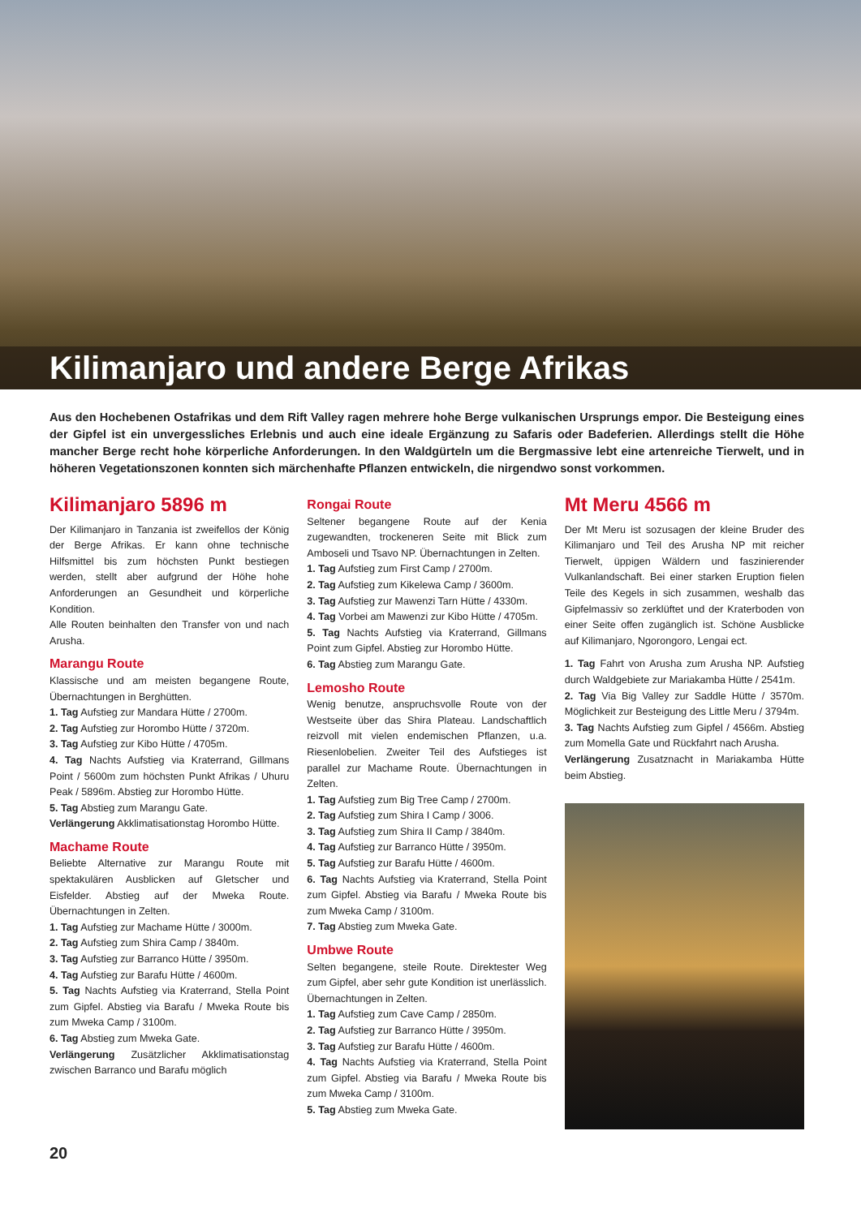Kilimanjaro und andere Berge Afrikas
Aus den Hochebenen Ostafrikas und dem Rift Valley ragen mehrere hohe Berge vulkanischen Ursprungs empor. Die Besteigung eines der Gipfel ist ein unvergessliches Erlebnis und auch eine ideale Ergänzung zu Safaris oder Badeferien. Allerdings stellt die Höhe mancher Berge recht hohe körperliche Anforderungen. In den Waldgürteln um die Bergmassive lebt eine artenreiche Tierwelt, und in höheren Vegetationszonen konnten sich märchenhafte Pflanzen entwickeln, die nirgendwo sonst vorkommen.
Kilimanjaro 5896 m
Der Kilimanjaro in Tanzania ist zweifellos der König der Berge Afrikas. Er kann ohne technische Hilfsmittel bis zum höchsten Punkt bestiegen werden, stellt aber aufgrund der Höhe hohe Anforderungen an Gesundheit und körperliche Kondition.
Alle Routen beinhalten den Transfer von und nach Arusha.
Marangu Route
Klassische und am meisten begangene Route, Übernachtungen in Berghütten.
1. Tag Aufstieg zur Mandara Hütte / 2700m.
2. Tag Aufstieg zur Horombo Hütte / 3720m.
3. Tag Aufstieg zur Kibo Hütte / 4705m.
4. Tag Nachts Aufstieg via Kraterrand, Gillmans Point / 5600m zum höchsten Punkt Afrikas / Uhuru Peak / 5896m. Abstieg zur Horombo Hütte.
5. Tag Abstieg zum Marangu Gate.
Verlängerung Akklimatisationstag Horombo Hütte.
Machame Route
Beliebte Alternative zur Marangu Route mit spektakulären Ausblicken auf Gletscher und Eisfelder. Abstieg auf der Mweka Route. Übernachtungen in Zelten.
1. Tag Aufstieg zur Machame Hütte / 3000m.
2. Tag Aufstieg zum Shira Camp / 3840m.
3. Tag Aufstieg zur Barranco Hütte / 3950m.
4. Tag Aufstieg zur Barafu Hütte / 4600m.
5. Tag Nachts Aufstieg via Kraterrand, Stella Point zum Gipfel. Abstieg via Barafu / Mweka Route bis zum Mweka Camp / 3100m.
6. Tag Abstieg zum Mweka Gate.
Verlängerung Zusätzlicher Akklimatisationstag zwischen Barranco und Barafu möglich
Rongai Route
Seltener begangene Route auf der Kenia zugewandten, trockeneren Seite mit Blick zum Amboseli und Tsavo NP. Übernachtungen in Zelten.
1. Tag Aufstieg zum First Camp / 2700m.
2. Tag Aufstieg zum Kikelewa Camp / 3600m.
3. Tag Aufstieg zur Mawenzi Tarn Hütte / 4330m.
4. Tag Vorbei am Mawenzi zur Kibo Hütte / 4705m.
5. Tag Nachts Aufstieg via Kraterrand, Gillmans Point zum Gipfel. Abstieg zur Horombo Hütte.
6. Tag Abstieg zum Marangu Gate.
Lemosho Route
Wenig benutze, anspruchsvolle Route von der Westseite über das Shira Plateau. Landschaftlich reizvoll mit vielen endemischen Pflanzen, u.a. Riesenlobelien. Zweiter Teil des Aufstieges ist parallel zur Machame Route. Übernachtungen in Zelten.
1. Tag Aufstieg zum Big Tree Camp / 2700m.
2. Tag Aufstieg zum Shira I Camp / 3006.
3. Tag Aufstieg zum Shira II Camp / 3840m.
4. Tag Aufstieg zur Barranco Hütte / 3950m.
5. Tag Aufstieg zur Barafu Hütte / 4600m.
6. Tag Nachts Aufstieg via Kraterrand, Stella Point zum Gipfel. Abstieg via Barafu / Mweka Route bis zum Mweka Camp / 3100m.
7. Tag Abstieg zum Mweka Gate.
Umbwe Route
Selten begangene, steile Route. Direktester Weg zum Gipfel, aber sehr gute Kondition ist unerlässlich. Übernachtungen in Zelten.
1. Tag Aufstieg zum Cave Camp / 2850m.
2. Tag Aufstieg zur Barranco Hütte / 3950m.
3. Tag Aufstieg zur Barafu Hütte / 4600m.
4. Tag Nachts Aufstieg via Kraterrand, Stella Point zum Gipfel. Abstieg via Barafu / Mweka Route bis zum Mweka Camp / 3100m.
5. Tag Abstieg zum Mweka Gate.
Mt Meru 4566 m
Der Mt Meru ist sozusagen der kleine Bruder des Kilimanjaro und Teil des Arusha NP mit reicher Tierwelt, üppigen Wäldern und faszinierender Vulkanlandschaft. Bei einer starken Eruption fielen Teile des Kegels in sich zusammen, weshalb das Gipfelmassiv so zerklüftet und der Kraterboden von einer Seite offen zugänglich ist. Schöne Ausblicke auf Kilimanjaro, Ngorongoro, Lengai ect.
1. Tag Fahrt von Arusha zum Arusha NP. Aufstieg durch Waldgebiete zur Mariakamba Hütte / 2541m.
2. Tag Via Big Valley zur Saddle Hütte / 3570m. Möglichkeit zur Besteigung des Little Meru / 3794m.
3. Tag Nachts Aufstieg zum Gipfel / 4566m. Abstieg zum Momella Gate und Rückfahrt nach Arusha.
Verlängerung Zusatznacht in Mariakamba Hütte beim Abstieg.
20